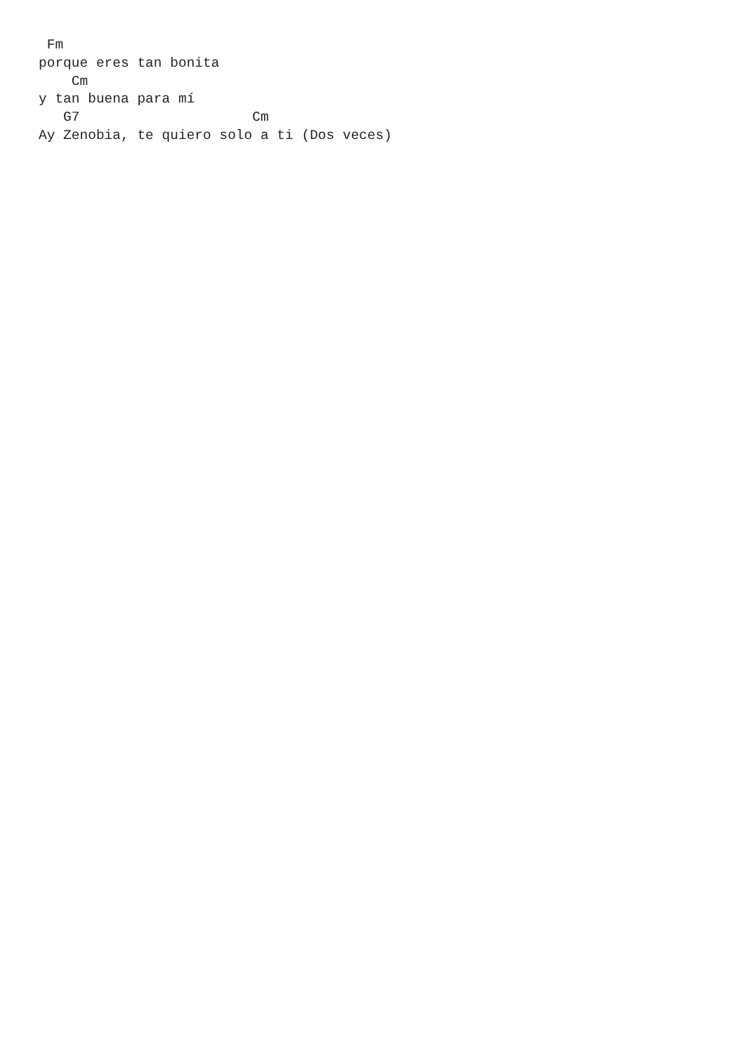Fm
porque eres tan bonita
    Cm
y tan buena para mí
   G7                     Cm
Ay Zenobia, te quiero solo a ti (Dos veces)